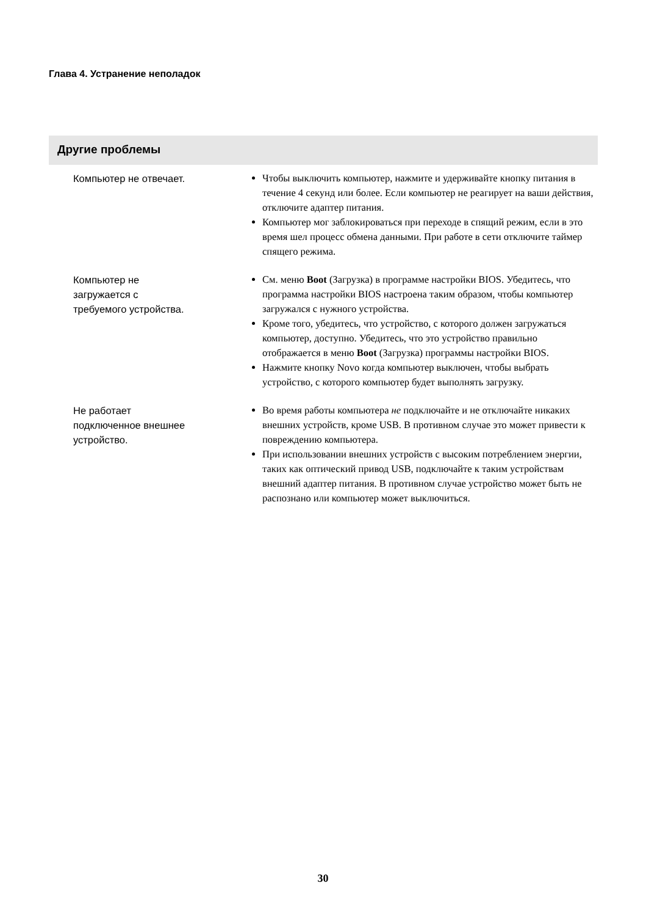Глава 4. Устранение неполадок
Другие проблемы
| Компьютер не отвечает. | Чтобы выключить компьютер, нажмите и удерживайте кнопку питания в течение 4 секунд или более. Если компьютер не реагирует на ваши действия, отключите адаптер питания. Компьютер мог заблокироваться при переходе в спящий режим, если в это время шел процесс обмена данными. При работе в сети отключите таймер спящего режима. |
| Компьютер не загружается с требуемого устройства. | См. меню Boot (Загрузка) в программе настройки BIOS. Убедитесь, что программа настройки BIOS настроена таким образом, чтобы компьютер загружался с нужного устройства. Кроме того, убедитесь, что устройство, с которого должен загружаться компьютер, доступно. Убедитесь, что это устройство правильно отображается в меню Boot (Загрузка) программы настройки BIOS. Нажмите кнопку Novo когда компьютер выключен, чтобы выбрать устройство, с которого компьютер будет выполнять загрузку. |
| Не работает подключенное внешнее устройство. | Во время работы компьютера не подключайте и не отключайте никаких внешних устройств, кроме USB. В противном случае это может привести к повреждению компьютера. При использовании внешних устройств с высоким потреблением энергии, таких как оптический привод USB, подключайте к таким устройствам внешний адаптер питания. В противном случае устройство может быть не распознано или компьютер может выключиться. |
30